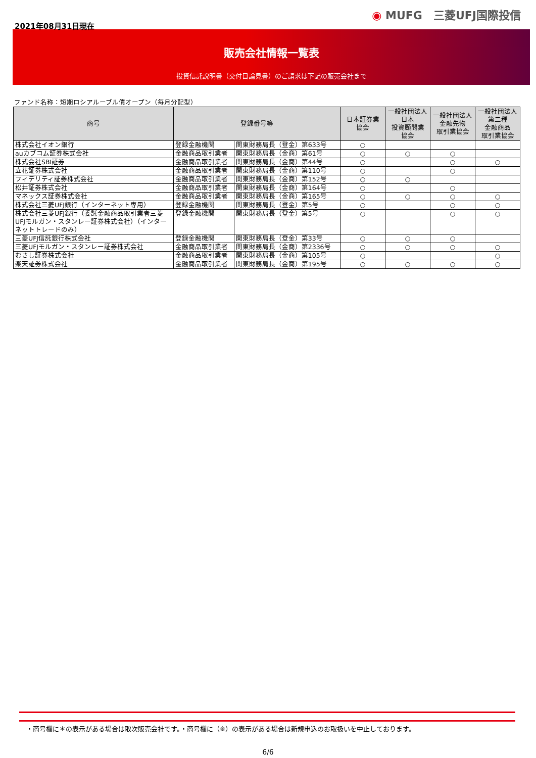2021年08月31日現在
◉ MUFG　三菱UFJ国際投信
販売会社情報一覧表
投資信託説明書（交付目論見書）のご請求は下記の販売会社まで
ファンド名称：短期ロシアルーブル債オープン（毎月分配型）
| 商号 | 登録番号等 | | 日本証券業 協会 | 一般社団法人 日本 投資顧問業 協会 | 一般社団法人 金融先物 取引業協会 | 一般社団法人 第二種 金融商品 取引業協会 |
| --- | --- | --- | --- | --- | --- | --- |
| 株式会社イオン銀行 | 登録金融機関 | 関東財務局長（登金）第633号 | ○ | | | |
| auカブコム証券株式会社 | 金融商品取引業者 | 関東財務局長（金商）第61号 | ○ | ○ | ○ | |
| 株式会社SBI証券 | 金融商品取引業者 | 関東財務局長（金商）第44号 | ○ | | ○ | ○ |
| 立花証券株式会社 | 金融商品取引業者 | 関東財務局長（金商）第110号 | ○ | | ○ | |
| フィデリティ証券株式会社 | 金融商品取引業者 | 関東財務局長（金商）第152号 | ○ | ○ | | |
| 松井証券株式会社 | 金融商品取引業者 | 関東財務局長（金商）第164号 | ○ | | ○ | |
| マネックス証券株式会社 | 金融商品取引業者 | 関東財務局長（金商）第165号 | ○ | ○ | ○ | ○ |
| 株式会社三菱UFJ銀行（インターネット専用） | 登録金融機関 | 関東財務局長（登金）第5号 | ○ | | ○ | ○ |
| 株式会社三菱UFJ銀行（委託金融商品取引業者三菱UFJモルガン・スタンレー証券株式会社）（インターネットトレードのみ） | 登録金融機関 | 関東財務局長（登金）第5号 | ○ | | ○ | ○ |
| 三菱UFJ信託銀行株式会社 | 登録金融機関 | 関東財務局長（登金）第33号 | ○ | ○ | ○ | |
| 三菱UFJモルガン・スタンレー証券株式会社 | 金融商品取引業者 | 関東財務局長（金商）第2336号 | ○ | ○ | ○ | ○ |
| むさし証券株式会社 | 金融商品取引業者 | 関東財務局長（金商）第105号 | ○ | | | ○ |
| 楽天証券株式会社 | 金融商品取引業者 | 関東財務局長（金商）第195号 | ○ | ○ | ○ | ○ |
・商号欄に＊の表示がある場合は取次販売会社です。・商号欄に（※）の表示がある場合は新規申込のお取扱いを中止しております。
6/6